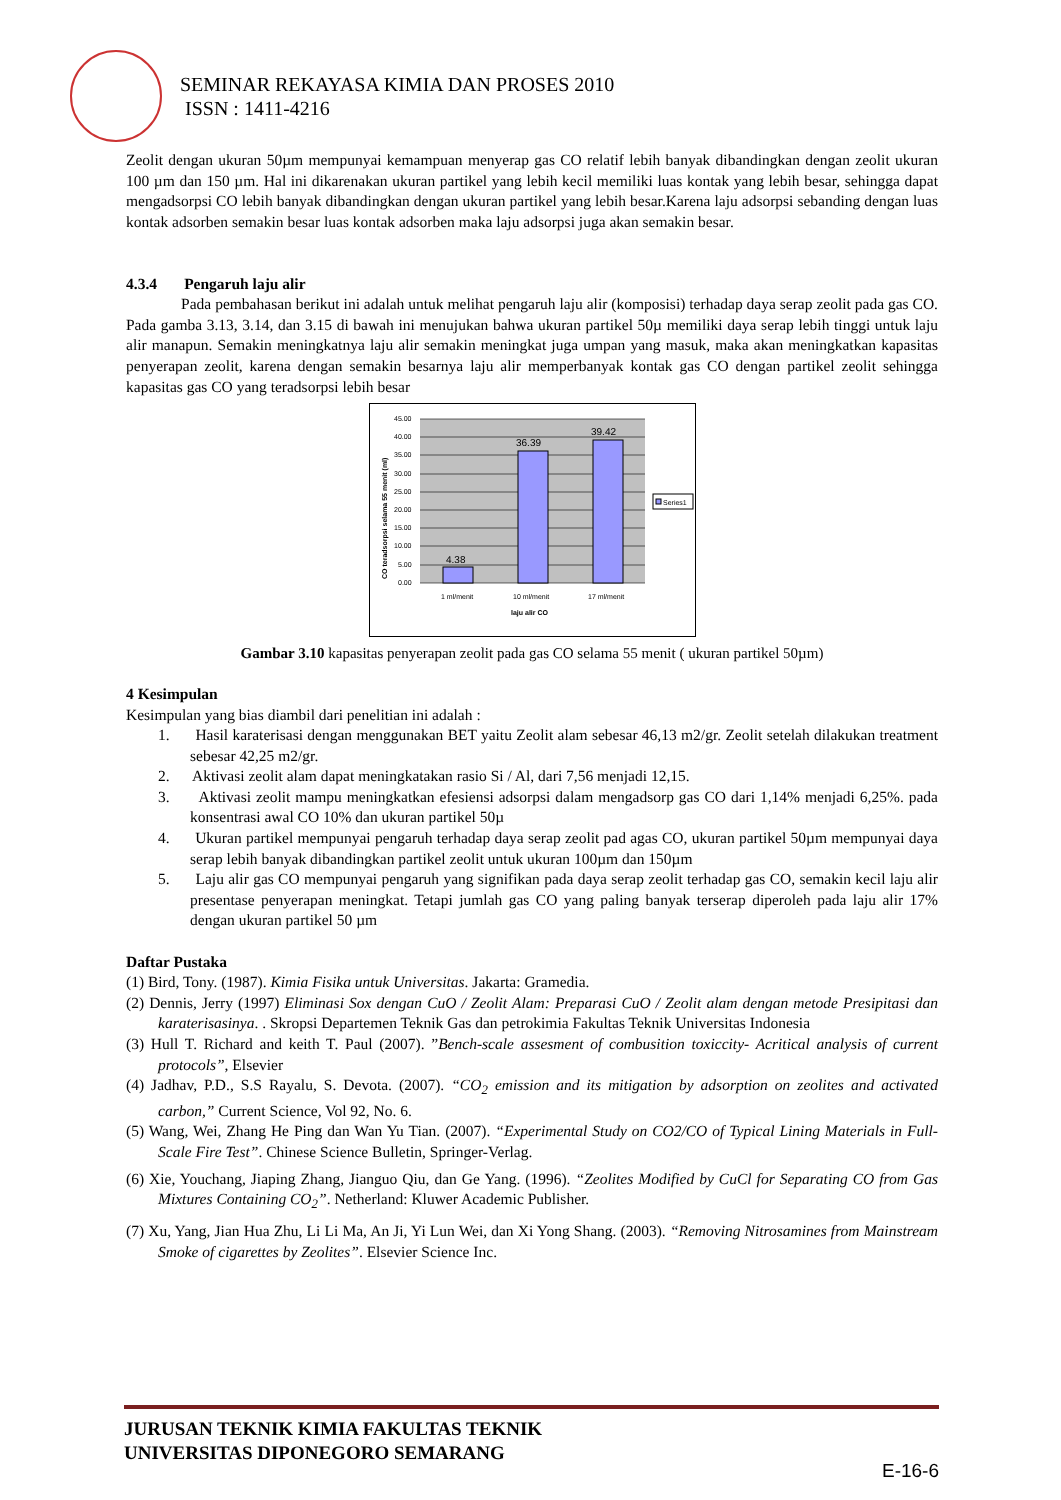SEMINAR REKAYASA KIMIA DAN PROSES 2010
ISSN : 1411-4216
Zeolit dengan ukuran 50µm mempunyai kemampuan menyerap gas CO relatif lebih banyak dibandingkan dengan zeolit ukuran 100 µm dan 150 µm. Hal ini dikarenakan ukuran partikel yang lebih kecil memiliki luas kontak yang lebih besar, sehingga dapat mengadsorpsi CO lebih banyak dibandingkan dengan ukuran partikel yang lebih besar.Karena laju adsorpsi sebanding dengan luas kontak adsorben semakin besar luas kontak adsorben maka laju adsorpsi juga akan semakin besar.
4.3.4 Pengaruh laju alir
Pada pembahasan berikut ini adalah untuk melihat pengaruh laju alir (komposisi) terhadap daya serap zeolit pada gas CO. Pada gamba 3.13, 3.14, dan 3.15 di bawah ini menujukan bahwa ukuran partikel 50µ memiliki daya serap lebih tinggi untuk laju alir manapun. Semakin meningkatnya laju alir semakin meningkat juga umpan yang masuk, maka akan meningkatkan kapasitas penyerapan zeolit, karena dengan semakin besarnya laju alir memperbanyak kontak gas CO dengan partikel zeolit sehingga kapasitas gas CO yang teradsorpsi lebih besar
4.38
36.39
39.42
45.00
40.00
35.00
30.00
25.00
20.00
15.00
10.00
5.00
0.00
1 ml/menit
10 ml/menit
17 ml/menit
laju alir CO
CO teradsorpsi selama 55 menit (ml)
Series1
Gambar 3.10 kapasitas penyerapan zeolit pada gas CO selama 55 menit ( ukuran partikel 50µm)
4 Kesimpulan
Kesimpulan yang bias diambil dari penelitian ini adalah :
1. Hasil karaterisasi dengan menggunakan BET yaitu Zeolit alam sebesar 46,13 m2/gr. Zeolit setelah dilakukan treatment sebesar 42,25 m2/gr.
2. Aktivasi zeolit alam dapat meningkatakan rasio Si / Al, dari 7,56 menjadi 12,15.
3. Aktivasi zeolit mampu meningkatkan efesiensi adsorpsi dalam mengadsorp gas CO dari 1,14% menjadi 6,25%. pada konsentrasi awal CO 10% dan ukuran partikel 50µ
4. Ukuran partikel mempunyai pengaruh terhadap daya serap zeolit pad agas CO, ukuran partikel 50µm mempunyai daya serap lebih banyak dibandingkan partikel zeolit untuk ukuran 100µm dan 150µm
5. Laju alir gas CO mempunyai pengaruh yang signifikan pada daya serap zeolit terhadap gas CO, semakin kecil laju alir presentase penyerapan meningkat. Tetapi jumlah gas CO yang paling banyak terserap diperoleh pada laju alir 17% dengan ukuran partikel 50 µm
Daftar Pustaka
(1) Bird, Tony. (1987). Kimia Fisika untuk Universitas. Jakarta: Gramedia.
(2) Dennis, Jerry (1997) Eliminasi Sox dengan CuO / Zeolit Alam: Preparasi CuO / Zeolit alam dengan metode Presipitasi dan karaterisasinya. . Skropsi Departemen Teknik Gas dan petrokimia Fakultas Teknik Universitas Indonesia
(3) Hull T. Richard and keith T. Paul (2007). ”Bench-scale assesment of combusition toxiccity- Acritical analysis of current protocols”, Elsevier
(4) Jadhav, P.D., S.S Rayalu, S. Devota. (2007). “CO<sub>2</sub> emission and its mitigation by adsorption on zeolites and activated carbon,” Current Science, Vol 92, No. 6.
(5) Wang, Wei, Zhang He Ping dan Wan Yu Tian. (2007). “Experimental Study on CO2/CO of Typical Lining Materials in Full-Scale Fire Test”. Chinese Science Bulletin, Springer-Verlag.
(6) Xie, Youchang, Jiaping Zhang, Jianguo Qiu, dan Ge Yang. (1996). “Zeolites Modified by CuCl for Separating CO from Gas Mixtures Containing CO<sub>2</sub>”. Netherland: Kluwer Academic Publisher.
(7) Xu, Yang, Jian Hua Zhu, Li Li Ma, An Ji, Yi Lun Wei, dan Xi Yong Shang. (2003). “Removing Nitrosamines from Mainstream Smoke of cigarettes by Zeolites”. Elsevier Science Inc.
JURUSAN TEKNIK KIMIA FAKULTAS TEKNIK
UNIVERSITAS DIPONEGORO SEMARANG
E-16-6